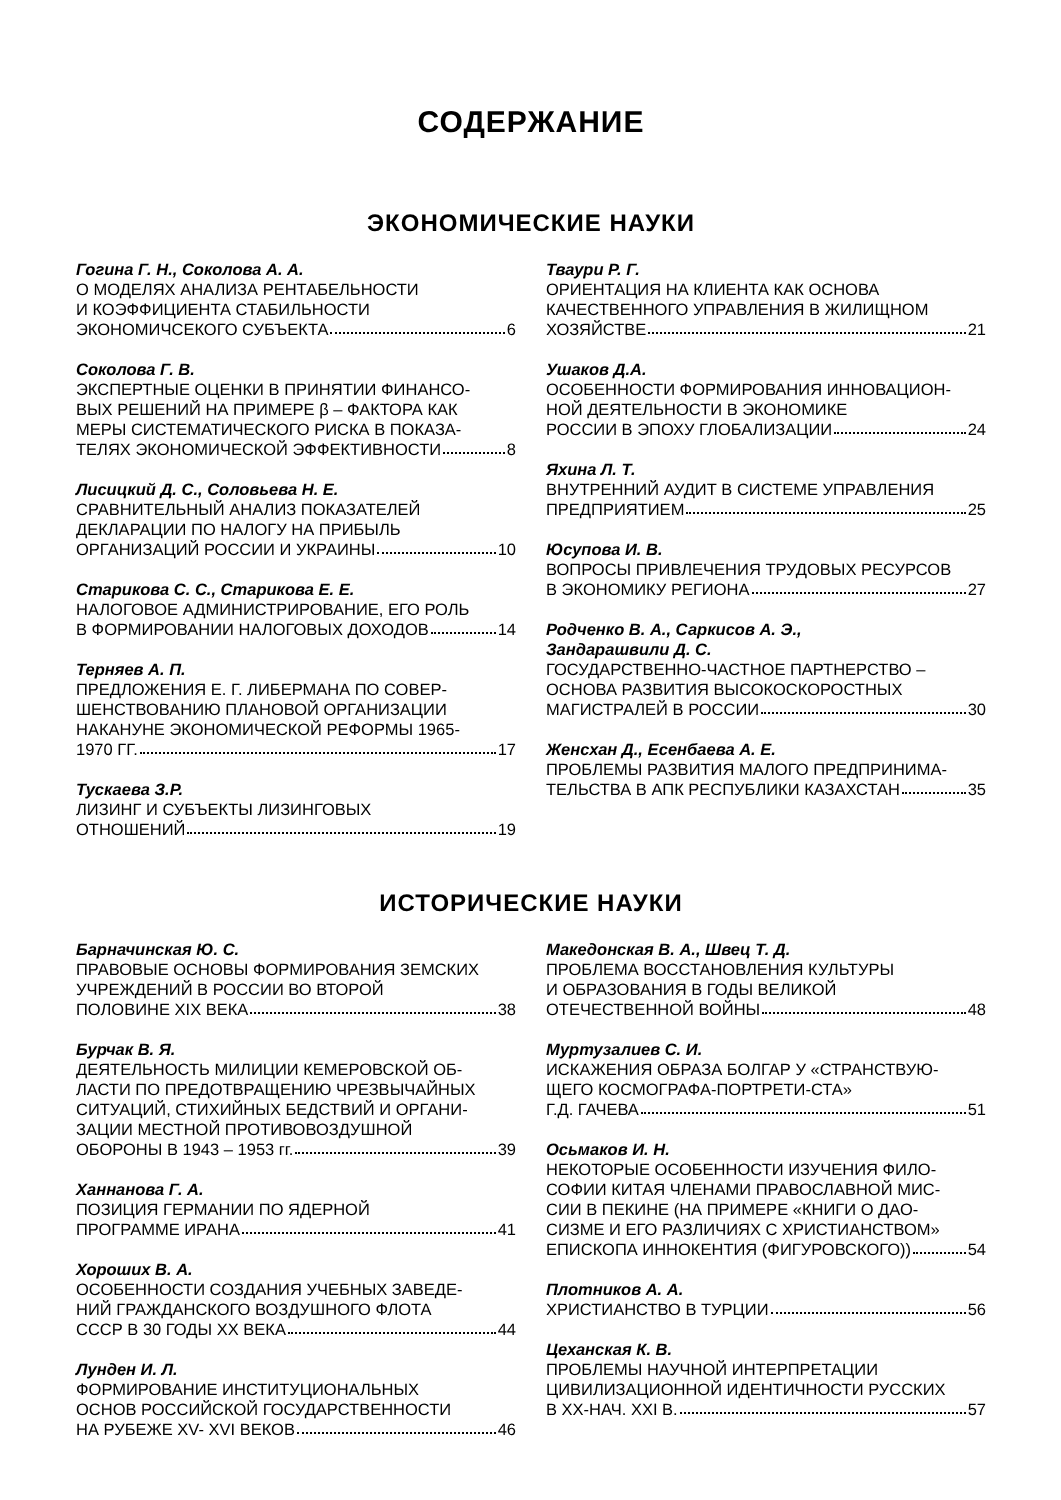СОДЕРЖАНИЕ
ЭКОНОМИЧЕСКИЕ НАУКИ
Гогина Г. Н., Соколова А. А.
О МОДЕЛЯХ АНАЛИЗА РЕНТАБЕЛЬНОСТИ
И КОЭФФИЦИЕНТА СТАБИЛЬНОСТИ
ЭКОНОМИЧСЕКОГО СУБЪЕКТА 6
Соколова Г. В.
ЭКСПЕРТНЫЕ ОЦЕНКИ В ПРИНЯТИИ ФИНАНСО-
ВЫХ РЕШЕНИЙ НА ПРИМЕРЕ β – ФАКТОРА КАК
МЕРЫ СИСТЕМАТИЧЕСКОГО РИСКА В ПОКАЗА-
ТЕЛЯХ ЭКОНОМИЧЕСКОЙ ЭФФЕКТИВНОСТИ 8
Лисицкий Д. С., Соловьева Н. Е.
СРАВНИТЕЛЬНЫЙ АНАЛИЗ ПОКАЗАТЕЛЕЙ
ДЕКЛАРАЦИИ ПО НАЛОГУ НА ПРИБЫЛЬ
ОРГАНИЗАЦИЙ РОССИИ И УКРАИНЫ 10
Старикова С. С., Старикова Е. Е.
НАЛОГОВОЕ АДМИНИСТРИРОВАНИЕ, ЕГО РОЛЬ
В ФОРМИРОВАНИИ НАЛОГОВЫХ ДОХОДОВ 14
Терняев А. П.
ПРЕДЛОЖЕНИЯ Е. Г. ЛИБЕРМАНА ПО СОВЕР-
ШЕНСТВОВАНИЮ ПЛАНОВОЙ ОРГАНИЗАЦИИ
НАКАНУНЕ ЭКОНОМИЧЕСКОЙ РЕФОРМЫ 1965-
1970 ГГ. 17
Тускаева З.Р.
ЛИЗИНГ И СУБЪЕКТЫ ЛИЗИНГОВЫХ
ОТНОШЕНИЙ 19
Тваури Р. Г.
ОРИЕНТАЦИЯ НА КЛИЕНТА КАК ОСНОВА
КАЧЕСТВЕННОГО УПРАВЛЕНИЯ В ЖИЛИЩНОМ
ХОЗЯЙСТВЕ 21
Ушаков Д.А.
ОСОБЕННОСТИ ФОРМИРОВАНИЯ ИННОВАЦИОН-
НОЙ ДЕЯТЕЛЬНОСТИ В ЭКОНОМИКЕ
РОССИИ В ЭПОХУ ГЛОБАЛИЗАЦИИ 24
Яхина Л. Т.
ВНУТРЕННИЙ АУДИТ В СИСТЕМЕ УПРАВЛЕНИЯ
ПРЕДПРИЯТИЕМ 25
Юсупова И. В.
ВОПРОСЫ ПРИВЛЕЧЕНИЯ ТРУДОВЫХ РЕСУРСОВ
В ЭКОНОМИКУ РЕГИОНА 27
Родченко В. А., Саркисов А. Э.,
Зандарашвили Д. С.
ГОСУДАРСТВЕННО-ЧАСТНОЕ ПАРТНЕРСТВО –
ОСНОВА РАЗВИТИЯ ВЫСОКОСКОРОСТНЫХ
МАГИСТРАЛЕЙ В РОССИИ 30
Женсхан Д., Есенбаева А. Е.
ПРОБЛЕМЫ РАЗВИТИЯ МАЛОГО ПРЕДПРИНИМА-
ТЕЛЬСТВА В АПК РЕСПУБЛИКИ КАЗАХСТАН 35
ИСТОРИЧЕСКИЕ НАУКИ
Барначинская Ю. С.
ПРАВОВЫЕ ОСНОВЫ ФОРМИРОВАНИЯ ЗЕМСКИХ
УЧРЕЖДЕНИЙ В РОССИИ ВО ВТОРОЙ
ПОЛОВИНЕ XIX ВЕКА 38
Бурчак В. Я.
ДЕЯТЕЛЬНОСТЬ МИЛИЦИИ КЕМЕРОВСКОЙ ОБ-
ЛАСТИ ПО ПРЕДОТВРАЩЕНИЮ ЧРЕЗВЫЧАЙНЫХ
СИТУАЦИЙ, СТИХИЙНЫХ БЕДСТВИЙ И ОРГАНИ-
ЗАЦИИ МЕСТНОЙ ПРОТИВОВОЗДУШНОЙ
ОБОРОНЫ В 1943 – 1953 гг. 39
Ханнанова Г. А.
ПОЗИЦИЯ ГЕРМАНИИ ПО ЯДЕРНОЙ
ПРОГРАММЕ ИРАНА 41
Хороших В. А.
ОСОБЕННОСТИ СОЗДАНИЯ УЧЕБНЫХ ЗАВЕДЕ-
НИЙ ГРАЖДАНСКОГО ВОЗДУШНОГО ФЛОТА
СССР В 30 ГОДЫ ХХ ВЕКА 44
Лунден И. Л.
ФОРМИРОВАНИЕ ИНСТИТУЦИОНАЛЬНЫХ
ОСНОВ РОССИЙСКОЙ ГОСУДАРСТВЕННОСТИ
НА РУБЕЖЕ XV- XVI ВЕКОВ 46
Македонская В. А., Швец Т. Д.
ПРОБЛЕМА ВОССТАНОВЛЕНИЯ КУЛЬТУРЫ
И ОБРАЗОВАНИЯ В ГОДЫ ВЕЛИКОЙ
ОТЕЧЕСТВЕННОЙ ВОЙНЫ 48
Муртузалиев С. И.
ИСКАЖЕНИЯ ОБРАЗА БОЛГАР У «СТРАНСТВУЮ-
ЩЕГО КОСМОГРАФА-ПОРТРЕТИ-СТА»
Г.Д. ГАЧЕВА 51
Осьмаков И. Н.
НЕКОТОРЫЕ ОСОБЕННОСТИ ИЗУЧЕНИЯ ФИЛО-
СОФИИ КИТАЯ ЧЛЕНАМИ ПРАВОСЛАВНОЙ МИС-
СИИ В ПЕКИНЕ (НА ПРИМЕРЕ «КНИГИ О ДАО-
СИЗМЕ И ЕГО РАЗЛИЧИЯХ С ХРИСТИАНСТВОМ»
ЕПИСКОПА ИННОКЕНТИЯ (ФИГУРОВСКОГО)) 54
Плотников А. А.
ХРИСТИАНСТВО В ТУРЦИИ 56
Цеханская К. В.
ПРОБЛЕМЫ НАУЧНОЙ ИНТЕРПРЕТАЦИИ
ЦИВИЛИЗАЦИОННОЙ ИДЕНТИЧНОСТИ РУССКИХ
В XX-НАЧ. XXI В. 57